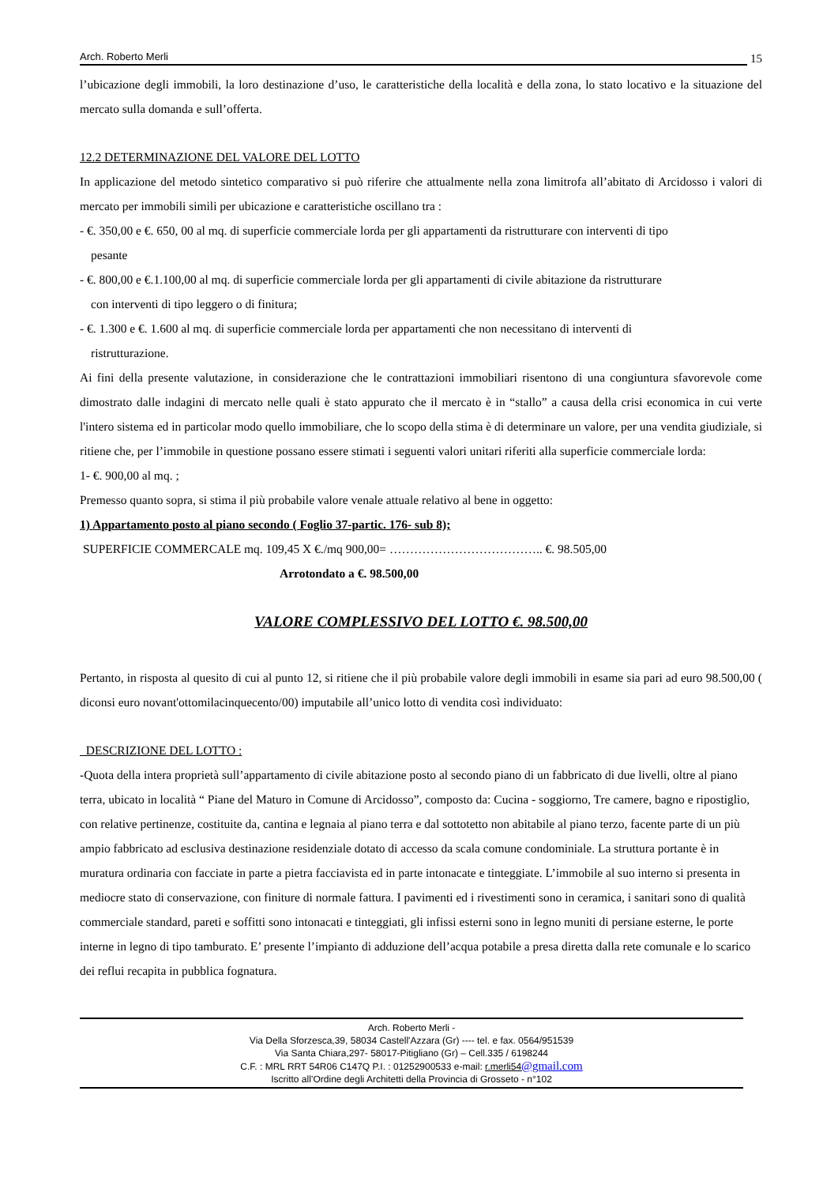Arch. Roberto Merli 15
l’ubicazione degli immobili, la loro destinazione d’uso, le caratteristiche della località e della zona, lo stato locativo e la situazione del mercato sulla domanda e sull’offerta.
12.2 DETERMINAZIONE DEL VALORE DEL LOTTO
In applicazione del metodo sintetico comparativo si può riferire che attualmente nella zona limitrofa all’abitato di Arcidosso i valori di mercato per immobili simili per ubicazione e caratteristiche oscillano tra :
- €. 350,00 e €. 650, 00 al mq. di superficie commerciale lorda per gli appartamenti da ristrutturare con interventi di tipo
pesante
- €. 800,00 e €.1.100,00 al mq. di superficie commerciale lorda per gli appartamenti di civile abitazione da ristrutturare
con interventi di tipo leggero o di finitura;
- €. 1.300 e €. 1.600 al mq. di superficie commerciale lorda per appartamenti che non necessitano di interventi di
ristrutturazione.
Ai fini della presente valutazione, in considerazione che le contrattazioni immobiliari risentono di una congiuntura sfavorevole come dimostrato dalle indagini di mercato nelle quali è stato appurato che il mercato è in “stallo” a causa della crisi economica in cui verte l'intero sistema ed in particolar modo quello immobiliare, che lo scopo della stima è di determinare un valore, per una vendita giudiziale, si ritiene che, per l’immobile in questione possano essere stimati i seguenti valori unitari riferiti alla superficie commerciale lorda:
1- €. 900,00 al mq. ;
Premesso quanto sopra, si stima il più probabile valore venale attuale relativo al bene in oggetto:
1) Appartamento posto al piano secondo ( Foglio 37-partic. 176- sub 8);
SUPERFICIE COMMERCALE mq. 109,45 X €./mq 900,00= ……………………………….. €. 98.505,00
Arrotondato a €. 98.500,00
VALORE COMPLESSIVO DEL LOTTO €. 98.500,00
Pertanto, in risposta al quesito di cui al punto 12, si ritiene che il più probabile valore degli immobili in esame sia pari ad euro 98.500,00 ( diconsi euro novant'ottomilacinquecento/00) imputabile all’unico lotto di vendita così individuato:
DESCRIZIONE DEL LOTTO :
-Quota della intera proprietà sull’appartamento di civile abitazione posto al secondo piano di un fabbricato di due livelli, oltre al piano terra, ubicato in località “ Piane del Maturo in Comune di Arcidosso”, composto da: Cucina - soggiorno, Tre camere, bagno e ripostiglio, con relative pertinenze, costituite da, cantina e legnaia al piano terra e dal sottotetto non abitabile al piano terzo, facente parte di un più ampio fabbricato ad esclusiva destinazione residenziale dotato di accesso da scala comune condominiale. La struttura portante è in muratura ordinaria con facciate in parte a pietra facciavista ed in parte intonacate e tinteggiate. L’immobile al suo interno si presenta in mediocre stato di conservazione, con finiture di normale fattura. I pavimenti ed i rivestimenti sono in ceramica, i sanitari sono di qualità commerciale standard, pareti e soffitti sono intonacati e tinteggiati, gli infissi esterni sono in legno muniti di persiane esterne, le porte interne in legno di tipo tamburato. E’ presente l’impianto di adduzione dell’acqua potabile a presa diretta dalla rete comunale e lo scarico dei reflui recapita in pubblica fognatura.
Arch. Roberto Merli -
Via Della Sforzesca,39, 58034 Castell'Azzara (Gr) ---- tel. e fax. 0564/951539
Via Santa Chiara,297- 58017-Pitigliano (Gr) – Cell.335 / 6198244
C.F. : MRL RRT 54R06 C147Q P.I. : 01252900533 e-mail: r.merli54@gmail.com
Iscritto all’Ordine degli Architetti della Provincia di Grosseto - n°102